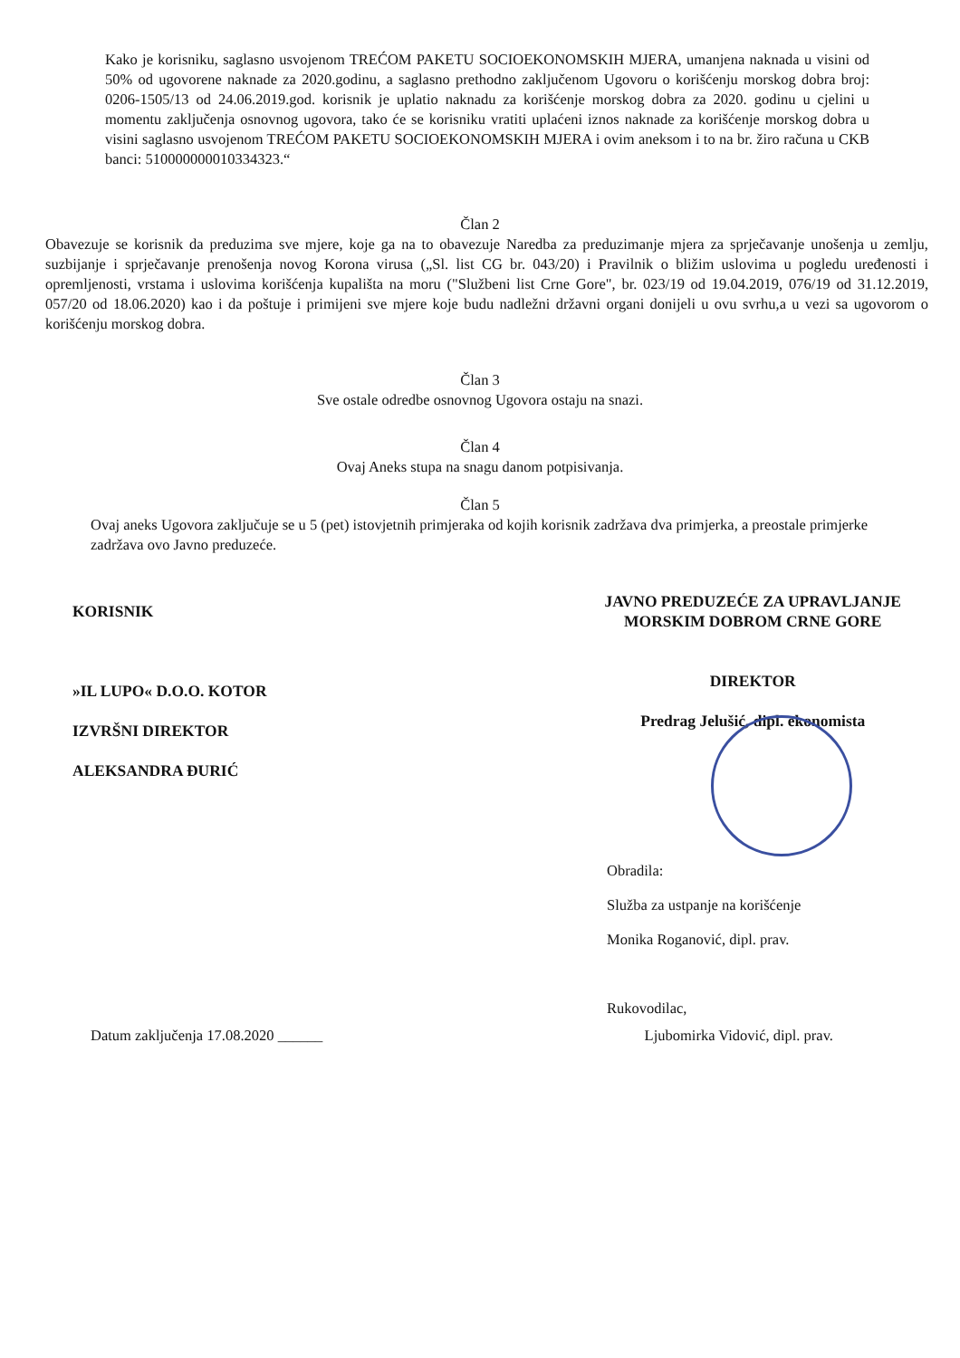Kako je korisniku, saglasno usvojenom TREĆOM PAKETU SOCIOEKONOMSKIH MJERA, umanjena naknada u visini od 50% od ugovorene naknade za 2020.godinu, a saglasno prethodno zaključenom Ugovoru o korišćenju morskog dobra broj: 0206-1505/13 od 24.06.2019.god. korisnik je uplatio naknadu za korišćenje morskog dobra za 2020. godinu u cjelini u momentu zaključenja osnovnog ugovora, tako će se korisniku vratiti uplaćeni iznos naknade za korišćenje morskog dobra u visini saglasno usvojenom TREĆOM PAKETU SOCIOEKONOMSKIH MJERA i ovim aneksom i to na br. žiro računa u CKB banci: 510000000010334323.“
Član 2
Obavezuje se korisnik da preduzima sve mjere, koje ga na to obavezuje Naredba za preduzimanje mjera za sprječavanje unošenja u zemlju, suzbijanje i sprječavanje prenošenja novog Korona virusa („Sl. list CG br. 043/20) i Pravilnik o bližim uslovima u pogledu uređenosti i opremljenosti, vrstama i uslovima korišćenja kupališta na moru ("Službeni list Crne Gore", br. 023/19 od 19.04.2019, 076/19 od 31.12.2019, 057/20 od 18.06.2020) kao i da poštuje i primijeni sve mjere koje budu nadležni državni organi donijeli u ovu svrhu,a u vezi sa ugovorom o korišćenju morskog dobra.
Član 3
Sve ostale odredbe osnovnog Ugovora ostaju na snazi.
Član 4
Ovaj Aneks stupa na snagu danom potpisivanja.
Član 5
Ovaj aneks Ugovora zaključuje se u 5 (pet) istovjetnih primjeraka od kojih korisnik zadržava dva primjerka, a preostale primjerke zadržava ovo Javno preduzeće.
KORISNIK
»IL LUPO« D.O.O. KOTOR
IZVRŠNI DIREKTOR
ALEKSANDRA ĐURIĆ
JAVNO PREDUZEĆE ZA UPRAVLJANJE
MORSKIM DOBROM CRNE GORE
DIREKTOR
Predrag Jelušić, dipl. ekonomista
Obradila:
Služba za ustpanje na korišćenje
Monika Roganović, dipl. prav.
Rukovodilac,
Datum zaključenja 17.08.2020 ______ Ljubomirka Vidović, dipl. prav.